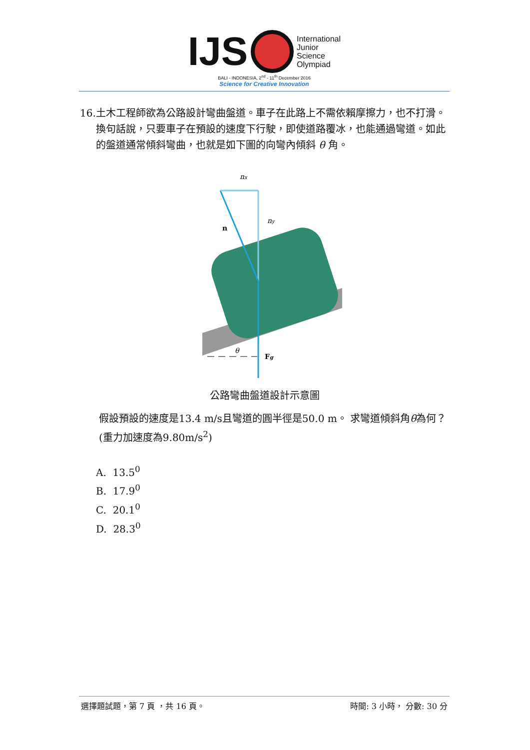IJS
International
Junior
Science
Olympiad
BALI - INDONESIA, 2<sup>nd</sup> - 11<sup>th</sup> December 2016
Science for Creative Innovation
16. 土木工程師欲為公路設計彎曲盤道。車子在此路上不需依賴摩擦力，也不打滑。換句話說，只要車子在預設的速度下行駛，即使道路覆冰，也能通過彎道。如此的盤道通常傾斜彎曲，也就是如下圖的向彎內傾斜 θ 角。
nx
ny
n
θ
Fg
公路彎曲盤道設計示意圖
假設預設的速度是13.4 m/s且彎道的圓半徑是50.0 m。 求彎道傾斜角θ為何？(重力加速度為9.80m/s<sup>2</sup>)
A. 13.5<sup>0</sup>
B. 17.9<sup>0</sup>
C. 20.1<sup>0</sup>
D. 28.3<sup>0</sup>
選擇題試題，第 7 頁 ，共 16 頁。 時間: 3 小時， 分數: 30 分